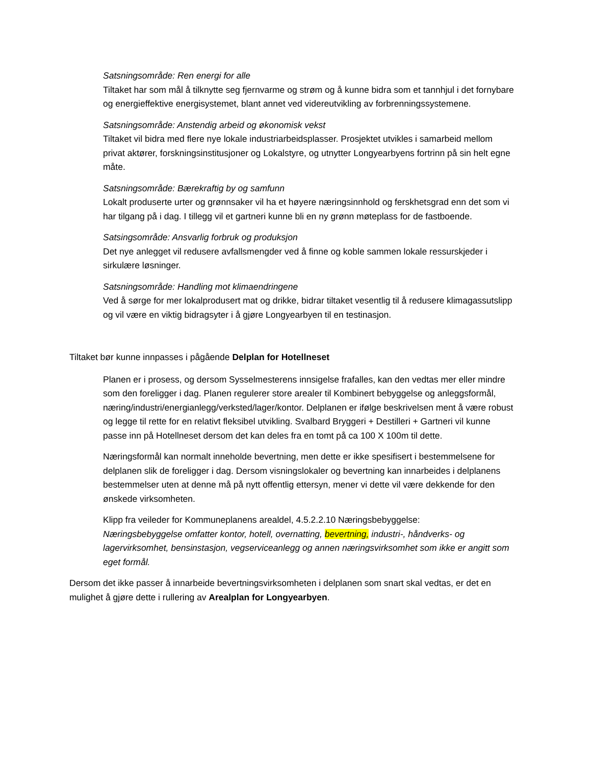Satsningsområde: Ren energi for alle
Tiltaket har som mål å tilknytte seg fjernvarme og strøm og å kunne bidra som et tannhjul i det fornybare og energieffektive energisystemet, blant annet ved videreutvikling av forbrenningssystemene.
Satsningsområde: Anstendig arbeid og økonomisk vekst
Tiltaket vil bidra med flere nye lokale industriarbeidsplasser. Prosjektet utvikles i samarbeid mellom privat aktører, forskningsinstitusjoner og Lokalstyre, og utnytter Longyearbyens fortrinn på sin helt egne måte.
Satsningsområde: Bærekraftig by og samfunn
Lokalt produserte urter og grønnsaker vil ha et høyere næringsinnhold og ferskhetsgrad enn det som vi har tilgang på i dag. I tillegg vil et gartneri kunne bli en ny grønn møteplass for de fastboende.
Satsingsområde: Ansvarlig forbruk og produksjon
Det nye anlegget vil redusere avfallsmengder ved å finne og koble sammen lokale ressurskjeder i sirkulære løsninger.
Satsningsområde: Handling mot klimaendringene
Ved å sørge for mer lokalprodusert mat og drikke, bidrar tiltaket vesentlig til å redusere klimagassutslipp og vil være en viktig bidragsyter i å gjøre Longyearbyen til en testinasjon.
Tiltaket bør kunne innpasses i pågående Delplan for Hotellneset
Planen er i prosess, og dersom Sysselmesterens innsigelse frafalles, kan den vedtas mer eller mindre som den foreligger i dag. Planen regulerer store arealer til Kombinert bebyggelse og anleggsformål, næring/industri/energianlegg/verksted/lager/kontor. Delplanen er ifølge beskrivelsen ment å være robust og legge til rette for en relativt fleksibel utvikling. Svalbard Bryggeri + Destilleri + Gartneri vil kunne passe inn på Hotellneset dersom det kan deles fra en tomt på ca 100 X 100m til dette.
Næringsformål kan normalt inneholde bevertning, men dette er ikke spesifisert i bestemmelsene for delplanen slik de foreligger i dag. Dersom visningslokaler og bevertning kan innarbeides i delplanens bestemmelser uten at denne må på nytt offentlig ettersyn, mener vi dette vil være dekkende for den ønskede virksomheten.
Klipp fra veileder for Kommuneplanens arealdel, 4.5.2.2.10 Næringsbebyggelse:
Næringsbebyggelse omfatter kontor, hotell, overnatting, bevertning, industri-, håndverks- og lagervirksomhet, bensinstasjon, vegserviceanlegg og annen næringsvirksomhet som ikke er angitt som eget formål.
Dersom det ikke passer å innarbeide bevertningsvirksomheten i delplanen som snart skal vedtas, er det en mulighet å gjøre dette i rullering av Arealplan for Longyearbyen.